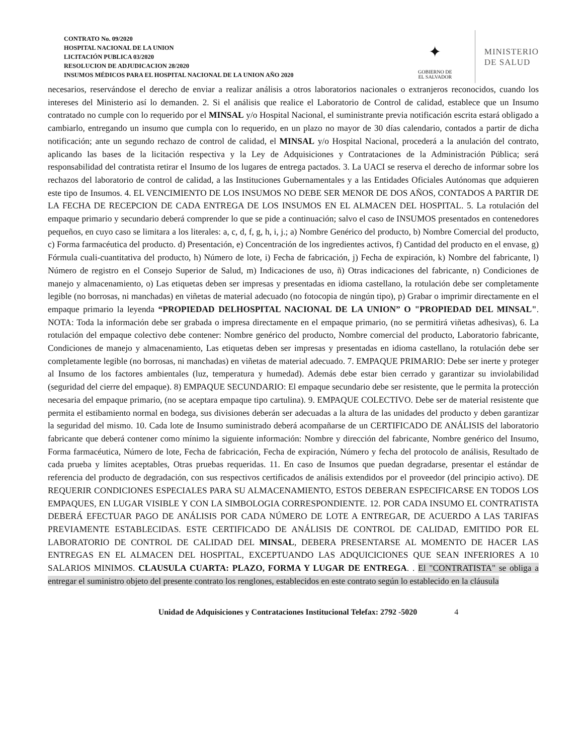CONTRATO No. 09/2020
HOSPITAL NACIONAL DE LA UNION
LICITACIÓN PUBLICA 03/2020
RESOLUCION DE ADJUDICACION 28/2020
INSUMOS MÉDICOS PARA EL HOSPITAL NACIONAL DE LA UNION AÑO 2020
✦
GOBIERNO DE
EL SALVADOR
MINISTERIO
DE SALUD
necesarios, reservándose el derecho de enviar a realizar análisis a otros laboratorios nacionales o extranjeros reconocidos, cuando los intereses del Ministerio así lo demanden. 2. Si el análisis que realice el Laboratorio de Control de calidad, establece que un Insumo contratado no cumple con lo requerido por el MINSAL y/o Hospital Nacional, el suministrante previa notificación escrita estará obligado a cambiarlo, entregando un insumo que cumpla con lo requerido, en un plazo no mayor de 30 días calendario, contados a partir de dicha notificación; ante un segundo rechazo de control de calidad, el MINSAL y/o Hospital Nacional, procederá a la anulación del contrato, aplicando las bases de la licitación respectiva y la Ley de Adquisiciones y Contrataciones de la Administración Pública; será responsabilidad del contratista retirar el Insumo de los lugares de entrega pactados. 3. La UACI se reserva el derecho de informar sobre los rechazos del laboratorio de control de calidad, a las Instituciones Gubernamentales y a las Entidades Oficiales Autónomas que adquieren este tipo de Insumos. 4. EL VENCIMIENTO DE LOS INSUMOS NO DEBE SER MENOR DE DOS AÑOS, CONTADOS A PARTIR DE LA FECHA DE RECEPCION DE CADA ENTREGA DE LOS INSUMOS EN EL ALMACEN DEL HOSPITAL. 5. La rotulación del empaque primario y secundario deberá comprender lo que se pide a continuación; salvo el caso de INSUMOS presentados en contenedores pequeños, en cuyo caso se limitara a los literales: a, c, d, f, g, h, i, j.; a) Nombre Genérico del producto, b) Nombre Comercial del producto, c) Forma farmacéutica del producto. d) Presentación, e) Concentración de los ingredientes activos, f) Cantidad del producto en el envase, g) Fórmula cuali-cuantitativa del producto, h) Número de lote, i) Fecha de fabricación, j) Fecha de expiración, k) Nombre del fabricante, l) Número de registro en el Consejo Superior de Salud, m) Indicaciones de uso, ñ) Otras indicaciones del fabricante, n) Condiciones de manejo y almacenamiento, o) Las etiquetas deben ser impresas y presentadas en idioma castellano, la rotulación debe ser completamente legible (no borrosas, ni manchadas) en viñetas de material adecuado (no fotocopia de ningún tipo), p) Grabar o imprimir directamente en el empaque primario la leyenda “PROPIEDAD DELHOSPITAL NACIONAL DE LA UNION” O "PROPIEDAD DEL MINSAL". NOTA: Toda la información debe ser grabada o impresa directamente en el empaque primario, (no se permitirá viñetas adhesivas), 6. La rotulación del empaque colectivo debe contener: Nombre genérico del producto, Nombre comercial del producto, Laboratorio fabricante, Condiciones de manejo y almacenamiento, Las etiquetas deben ser impresas y presentadas en idioma castellano, la rotulación debe ser completamente legible (no borrosas, ni manchadas) en viñetas de material adecuado. 7. EMPAQUE PRIMARIO: Debe ser inerte y proteger al Insumo de los factores ambientales (luz, temperatura y humedad). Además debe estar bien cerrado y garantizar su inviolabilidad (seguridad del cierre del empaque). 8) EMPAQUE SECUNDARIO: El empaque secundario debe ser resistente, que le permita la protección necesaria del empaque primario, (no se aceptara empaque tipo cartulina). 9. EMPAQUE COLECTIVO. Debe ser de material resistente que permita el estibamiento normal en bodega, sus divisiones deberán ser adecuadas a la altura de las unidades del producto y deben garantizar la seguridad del mismo. 10. Cada lote de Insumo suministrado deberá acompañarse de un CERTIFICADO DE ANÁLISIS del laboratorio fabricante que deberá contener como mínimo la siguiente información: Nombre y dirección del fabricante, Nombre genérico del Insumo, Forma farmacéutica, Número de lote, Fecha de fabricación, Fecha de expiración, Número y fecha del protocolo de análisis, Resultado de cada prueba y límites aceptables, Otras pruebas requeridas. 11. En caso de Insumos que puedan degradarse, presentar el estándar de referencia del producto de degradación, con sus respectivos certificados de análisis extendidos por el proveedor (del principio activo). DE REQUERIR CONDICIONES ESPECIALES PARA SU ALMACENAMIENTO, ESTOS DEBERAN ESPECIFICARSE EN TODOS LOS EMPAQUES, EN LUGAR VISIBLE Y CON LA SIMBOLOGIA CORRESPONDIENTE. 12. POR CADA INSUMO EL CONTRATISTA DEBERÁ EFECTUAR PAGO DE ANÁLISIS POR CADA NÚMERO DE LOTE A ENTREGAR, DE ACUERDO A LAS TARIFAS PREVIAMENTE ESTABLECIDAS. ESTE CERTIFICADO DE ANÁLISIS DE CONTROL DE CALIDAD, EMITIDO POR EL LABORATORIO DE CONTROL DE CALIDAD DEL MINSAL, DEBERA PRESENTARSE AL MOMENTO DE HACER LAS ENTREGAS EN EL ALMACEN DEL HOSPITAL, EXCEPTUANDO LAS ADQUICICIONES QUE SEAN INFERIORES A 10 SALARIOS MINIMOS. CLAUSULA CUARTA: PLAZO, FORMA Y LUGAR DE ENTREGA. . El "CONTRATISTA" se obliga a entregar el suministro objeto del presente contrato los renglones, establecidos en este contrato según lo establecido en la cláusula
Unidad de Adquisiciones y Contrataciones Institucional Telefax: 2792 -5020 4